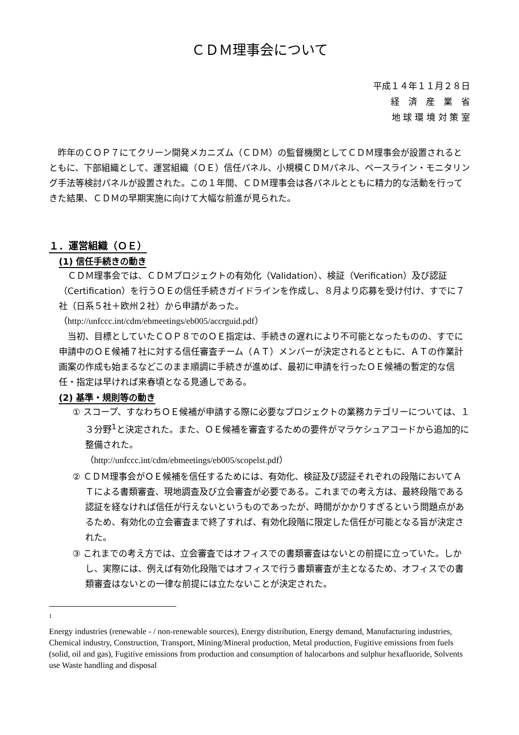ＣＤＭ理事会について
平成１４年１１月２８日
経　済　産　業　省
地 球 環 境 対 策 室
昨年のＣＯＰ７にてクリーン開発メカニズム（ＣＤＭ）の監督機関としてＣＤＭ理事会が設置されるとともに、下部組織として、運営組織（ＯＥ）信任パネル、小規模ＣＤＭパネル、ベースライン・モニタリング手法等検討パネルが設置された。この１年間、ＣＤＭ理事会は各パネルとともに精力的な活動を行ってきた結果、ＣＤＭの早期実施に向けて大幅な前進が見られた。
１．運営組織（ＯＥ）
(1) 信任手続きの動き
ＣＤＭ理事会では、ＣＤＭプロジェクトの有効化（Validation）、検証（Verification）及び認証（Certification）を行うＯＥの信任手続きガイドラインを作成し、８月より応募を受け付け、すでに７社（日系５社＋欧州２社）から申請があった。
（http://unfccc.int/cdm/ebmeetings/eb005/accrguid.pdf）
当初、目標としていたＣＯＰ８でのＯＥ指定は、手続きの遅れにより不可能となったものの、すでに申請中のＯＥ候補７社に対する信任審査チーム（ＡＴ）メンバーが決定されるとともに、ＡＴの作業計画案の作成も始まるなどこのまま順調に手続きが進めば、最初に申請を行ったＯＥ候補の暫定的な信任・指定は早ければ来春頃となる見通しである。
(2) 基準・規則等の動き
① スコープ、すなわちＯＥ候補が申請する際に必要なプロジェクトの業務カテゴリーについては、１３分野<sup>1</sup>と決定された。また、ＯＥ候補を審査するための要件がマラケシュアコードから追加的に整備された。
（http://unfccc.int/cdm/ebmeetings/eb005/scopelst.pdf）
② ＣＤＭ理事会がＯＥ候補を信任するためには、有効化、検証及び認証それぞれの段階においてＡＴによる書類審査、現地調査及び立会審査が必要である。これまでの考え方は、最終段階である認証を経なければ信任が行えないというものであったが、時間がかかりすぎるという問題点があるため、有効化の立会審査まで終了すれば、有効化段階に限定した信任が可能となる旨が決定された。
③ これまでの考え方では、立会審査ではオフィスでの書類審査はないとの前提に立っていた。しかし、実際には、例えば有効化段階ではオフィスで行う書類審査が主となるため、オフィスでの書類審査はないとの一律な前提には立たないことが決定された。
1
Energy industries (renewable - / non-renewable sources), Energy distribution, Energy demand, Manufacturing industries, Chemical industry, Construction, Transport, Mining/Mineral production, Metal production, Fugitive emissions from fuels (solid, oil and gas), Fugitive emissions from production and consumption of halocarbons and sulphur hexafluoride, Solvents use Waste handling and disposal